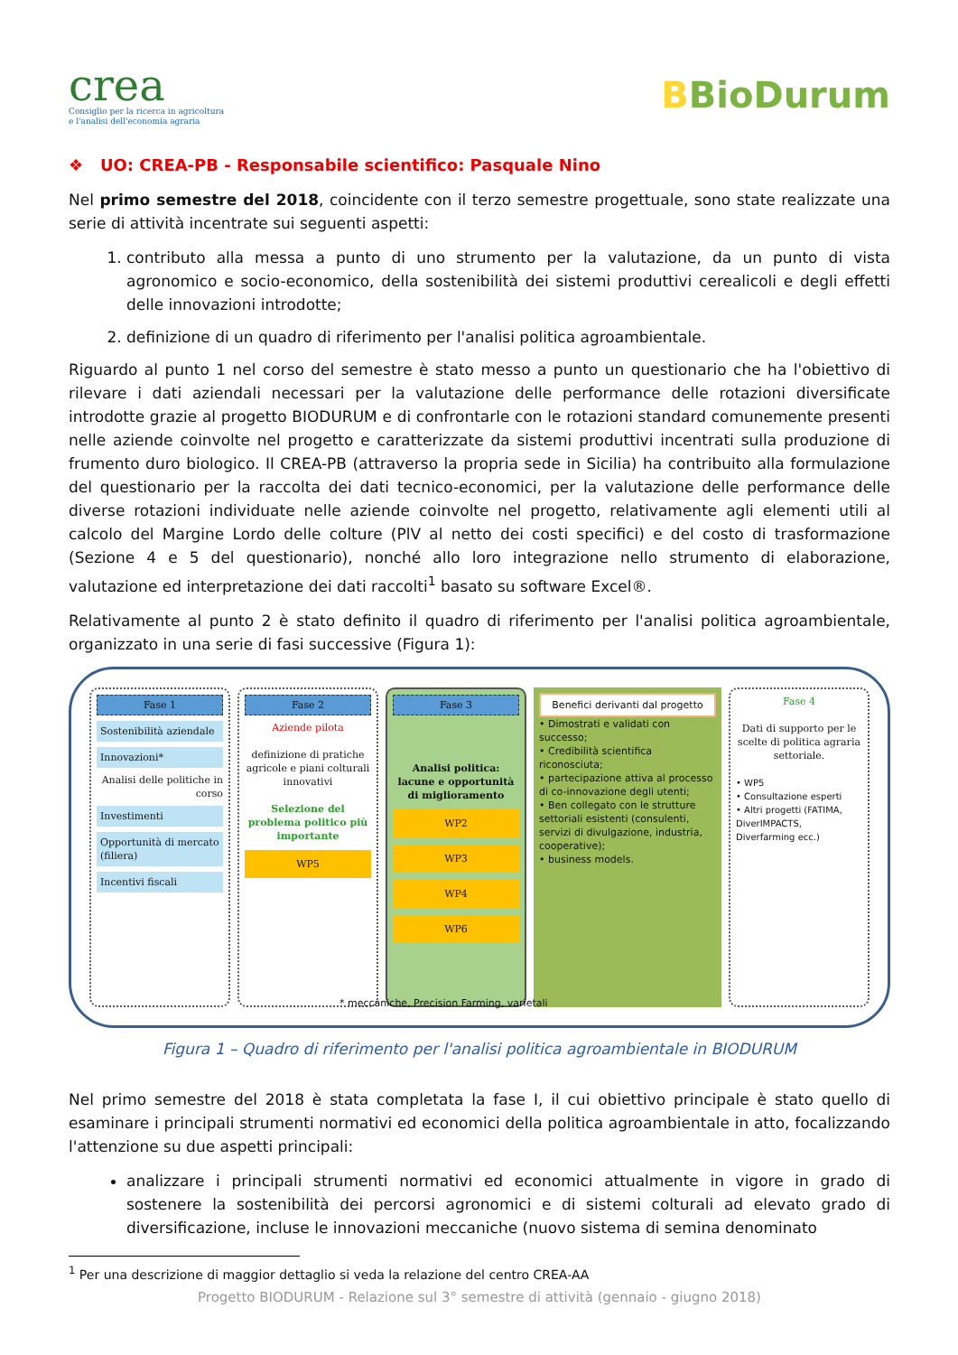crea
Consiglio per la ricerca in agricoltura
e l'analisi dell'economia agraria
BBioDurum
❖ UO: CREA-PB - Responsabile scientifico: Pasquale Nino
Nel primo semestre del 2018, coincidente con il terzo semestre progettuale, sono state realizzate una serie di attività incentrate sui seguenti aspetti:
1. contributo alla messa a punto di uno strumento per la valutazione, da un punto di vista agronomico e socio-economico, della sostenibilità dei sistemi produttivi cerealicoli e degli effetti delle innovazioni introdotte;
2. definizione di un quadro di riferimento per l'analisi politica agroambientale.
Riguardo al punto 1 nel corso del semestre è stato messo a punto un questionario che ha l'obiettivo di rilevare i dati aziendali necessari per la valutazione delle performance delle rotazioni diversificate introdotte grazie al progetto BIODURUM e di confrontarle con le rotazioni standard comunemente presenti nelle aziende coinvolte nel progetto e caratterizzate da sistemi produttivi incentrati sulla produzione di frumento duro biologico. Il CREA-PB (attraverso la propria sede in Sicilia) ha contribuito alla formulazione del questionario per la raccolta dei dati tecnico-economici, per la valutazione delle performance delle diverse rotazioni individuate nelle aziende coinvolte nel progetto, relativamente agli elementi utili al calcolo del Margine Lordo delle colture (PlV al netto dei costi specifici) e del costo di trasformazione (Sezione 4 e 5 del questionario), nonché allo loro integrazione nello strumento di elaborazione, valutazione ed interpretazione dei dati raccolti<sup>1</sup> basato su software Excel®.
Relativamente al punto 2 è stato definito il quadro di riferimento per l'analisi politica agroambientale, organizzato in una serie di fasi successive (Figura 1):
Fase 1
Sostenibilità aziendale
Innovazioni*
Analisi delle politiche in corso
Investimenti
Opportunità di mercato (filiera)
Incentivi fiscali
Fase 2
Aziende pilota
definizione di pratiche agricole e piani colturali innovativi
Selezione del problema politico più importante
WP5
Fase 3
Analisi politica: lacune e opportunità di miglioramento
WP2
WP3
WP4
WP6
Benefici derivanti dal progetto
• Dimostrati e validati con successo;
• Credibilità scientifica riconosciuta;
• partecipazione attiva al processo di co-innovazione degli utenti;
• Ben collegato con le strutture settoriali esistenti (consulenti, servizi di divulgazione, industria, cooperative);
• business models.
Fase 4
Dati di supporto per le scelte di politica agraria settoriale.
• WP5
• Consultazione esperti
• Altri progetti (FATIMA, DiverIMPACTS, Diverfarming ecc.)
* meccaniche, Precision Farming, varietali
Figura 1 – Quadro di riferimento per l'analisi politica agroambientale in BIODURUM
Nel primo semestre del 2018 è stata completata la fase I, il cui obiettivo principale è stato quello di esaminare i principali strumenti normativi ed economici della politica agroambientale in atto, focalizzando l'attenzione su due aspetti principali:
analizzare i principali strumenti normativi ed economici attualmente in vigore in grado di sostenere la sostenibilità dei percorsi agronomici e di sistemi colturali ad elevato grado di diversificazione, incluse le innovazioni meccaniche (nuovo sistema di semina denominato
<sup>1</sup> Per una descrizione di maggior dettaglio si veda la relazione del centro CREA-AA
Progetto BIODURUM - Relazione sul 3° semestre di attività (gennaio - giugno 2018)